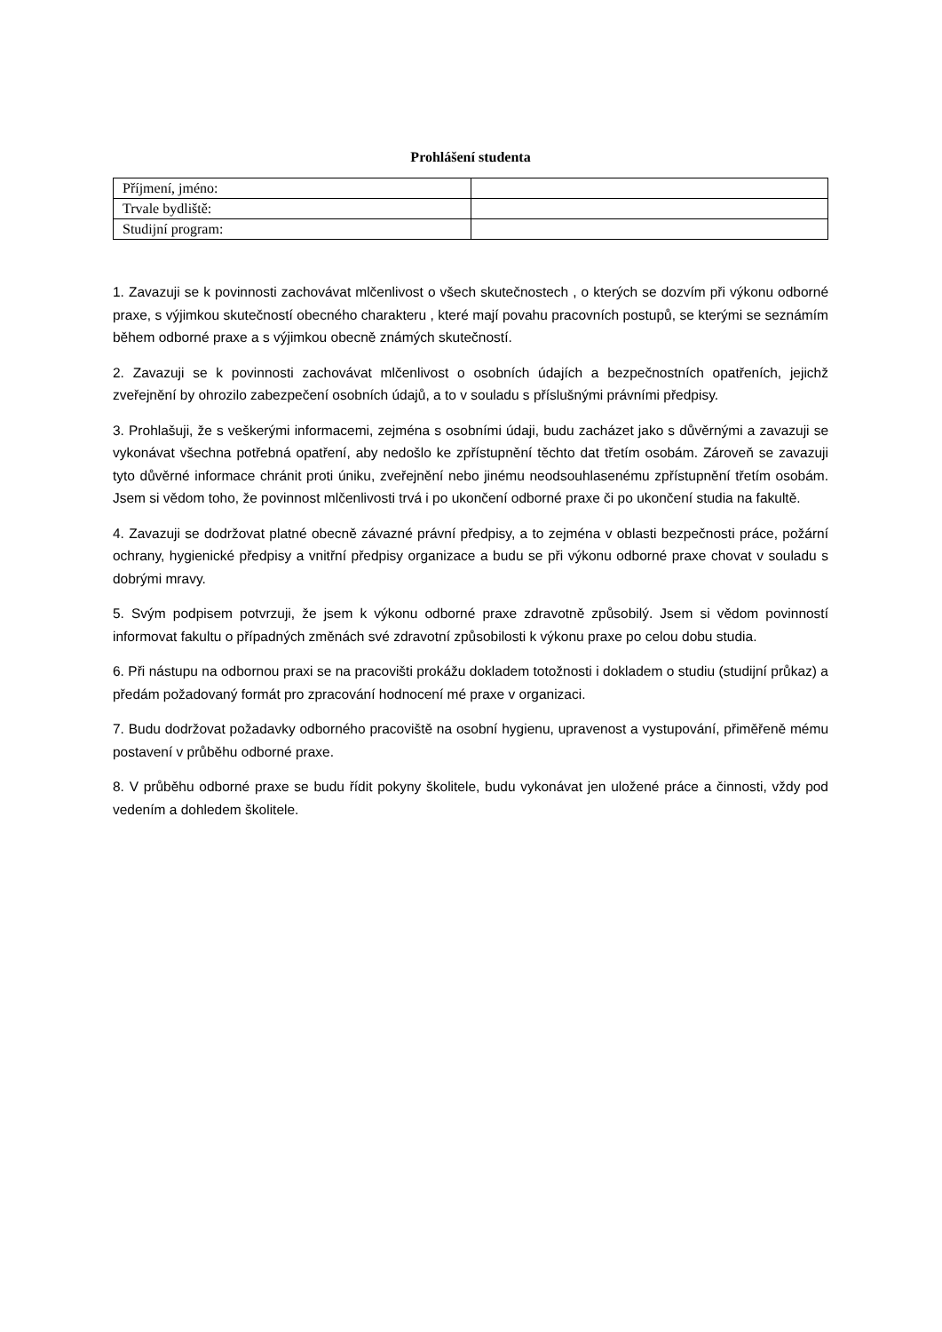Prohlášení studenta
| Příjmení, jméno: | |
| Trvale bydliště: | |
| Studijní program: | |
1. Zavazuji se k povinnosti zachovávat mlčenlivost o všech skutečnostech , o kterých se dozvím při výkonu odborné praxe, s výjimkou skutečností obecného charakteru , které mají povahu pracovních postupů, se kterými se seznámím během odborné praxe a s výjimkou obecně známých skutečností.
2. Zavazuji se k povinnosti zachovávat mlčenlivost o osobních údajích a bezpečnostních opatřeních, jejichž zveřejnění by ohrozilo zabezpečení osobních údajů, a to v souladu s příslušnými právními předpisy.
3. Prohlašuji, že s veškerými informacemi, zejména s osobními údaji, budu zacházet jako s důvěrnými a zavazuji se vykonávat všechna potřebná opatření, aby nedošlo ke zpřístupnění těchto dat třetím osobám. Zároveň se zavazuji tyto důvěrné informace chránit proti úniku, zveřejnění nebo jinému neodsouhlasenému zpřístupnění třetím osobám. Jsem si vědom toho, že povinnost mlčenlivosti trvá i po ukončení odborné praxe či po ukončení studia na fakultě.
4. Zavazuji se dodržovat platné obecně závazné právní předpisy, a to zejména v oblasti bezpečnosti práce, požární ochrany, hygienické předpisy a vnitřní předpisy organizace a budu se při výkonu odborné praxe chovat v souladu s dobrými mravy.
5. Svým podpisem potvrzuji, že jsem k výkonu odborné praxe zdravotně způsobilý. Jsem si vědom povinností informovat fakultu o případných změnách své zdravotní způsobilosti k výkonu praxe po celou dobu studia.
6. Při nástupu na odbornou praxi se na pracovišti prokážu dokladem totožnosti i dokladem o studiu (studijní průkaz) a předám požadovaný formát pro zpracování hodnocení mé praxe v organizaci.
7. Budu dodržovat požadavky odborného pracoviště na osobní hygienu, upravenost a vystupování, přiměřeně mému postavení v průběhu odborné praxe.
8. V průběhu odborné praxe se budu řídit pokyny školitele, budu vykonávat jen uložené práce a činnosti, vždy pod vedením a dohledem školitele.